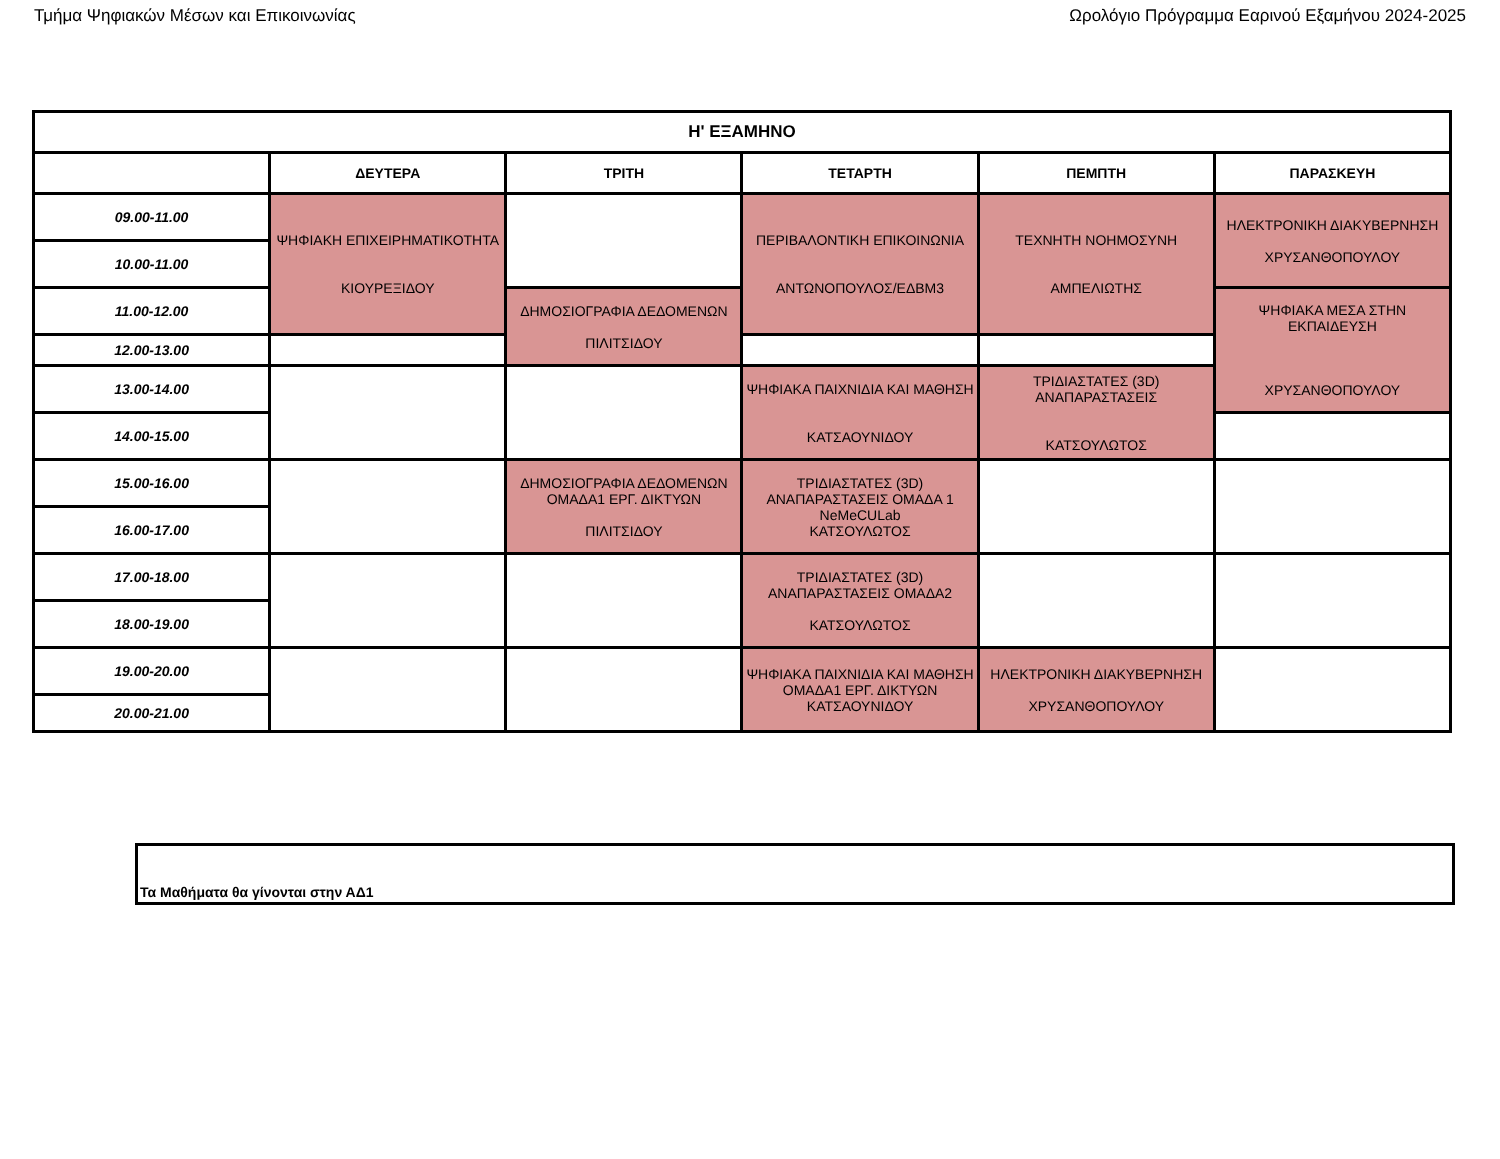Τμήμα Ψηφιακών Μέσων και Επικοινωνίας Ωρολόγιο Πρόγραμμα Εαρινού Εξαμήνου 2024-2025
| Η' ΕΞΑΜΗΝΟ | | | | | |
| --- | --- | --- | --- | --- | --- |
| | ΔΕΥΤΕΡΑ | ΤΡΙΤΗ | ΤΕΤΑΡΤΗ | ΠΕΜΠΤΗ | ΠΑΡΑΣΚΕΥΗ |
| 09.00-11.00 | ΨΗΦΙΑΚΗ ΕΠΙΧΕΙΡΗΜΑΤΙΚΟΤΗΤΑ ΚΙΟΥΡΕΞΙΔΟΥ | | ΠΕΡΙΒΑΛΟΝΤΙΚΗ ΕΠΙΚΟΙΝΩΝΙΑ ΑΝΤΩΝΟΠΟΥΛΟΣ/ΕΔΒΜ3 | ΤΕΧΝΗΤΗ ΝΟΗΜΟΣΥΝΗ ΑΜΠΕΛΙΩΤΗΣ | ΗΛΕΚΤΡΟΝΙΚΗ ΔΙΑΚΥΒΕΡΝΗΣΗ ΧΡΥΣΑΝΘΟΠΟΥΛΟΥ |
| 10.00-11.00 | | | | | |
| 11.00-12.00 | | ΔΗΜΟΣΙΟΓΡΑΦΙΑ ΔΕΔΟΜΕΝΩΝ ΠΙΛΙΤΣΙΔΟΥ | | | ΨΗΦΙΑΚΑ ΜΕΣΑ ΣΤΗΝ ΕΚΠΑΙΔΕΥΣΗ ΧΡΥΣΑΝΘΟΠΟΥΛΟΥ |
| 12.00-13.00 | | | | | |
| 13.00-14.00 | | | ΨΗΦΙΑΚΑ ΠΑΙΧΝΙΔΙΑ ΚΑΙ ΜΑΘΗΣΗ ΚΑΤΣΑΟΥΝΙΔΟΥ | ΤΡΙΔΙΑΣΤΑΤΕΣ (3D) ΑΝΑΠΑΡΑΣΤΑΣΕΙΣ ΚΑΤΣΟΥΛΩΤΟΣ | |
| 14.00-15.00 | | | | | |
| 15.00-16.00 | | ΔΗΜΟΣΙΟΓΡΑΦΙΑ ΔΕΔΟΜΕΝΩΝ ΟΜΑΔΑ1 ΕΡΓ. ΔΙΚΤΥΩΝ ΠΙΛΙΤΣΙΔΟΥ | ΤΡΙΔΙΑΣΤΑΤΕΣ (3D) ΑΝΑΠΑΡΑΣΤΑΣΕΙΣ ΟΜΑΔΑ 1 NeMeCULab ΚΑΤΣΟΥΛΩΤΟΣ | | |
| 16.00-17.00 | | | | | |
| 17.00-18.00 | | | ΤΡΙΔΙΑΣΤΑΤΕΣ (3D) ΑΝΑΠΑΡΑΣΤΑΣΕΙΣ ΟΜΑΔΑ2 ΚΑΤΣΟΥΛΩΤΟΣ | | |
| 18.00-19.00 | | | | | |
| 19.00-20.00 | | | ΨΗΦΙΑΚΑ ΠΑΙΧΝΙΔΙΑ ΚΑΙ ΜΑΘΗΣΗ ΟΜΑΔΑ1 ΕΡΓ. ΔΙΚΤΥΩΝ ΚΑΤΣΑΟΥΝΙΔΟΥ | ΗΛΕΚΤΡΟΝΙΚΗ ΔΙΑΚΥΒΕΡΝΗΣΗ ΧΡΥΣΑΝΘΟΠΟΥΛΟΥ | |
| 20.00-21.00 | | | | | |
Τα Μαθήματα θα γίνονται στην ΑΔ1